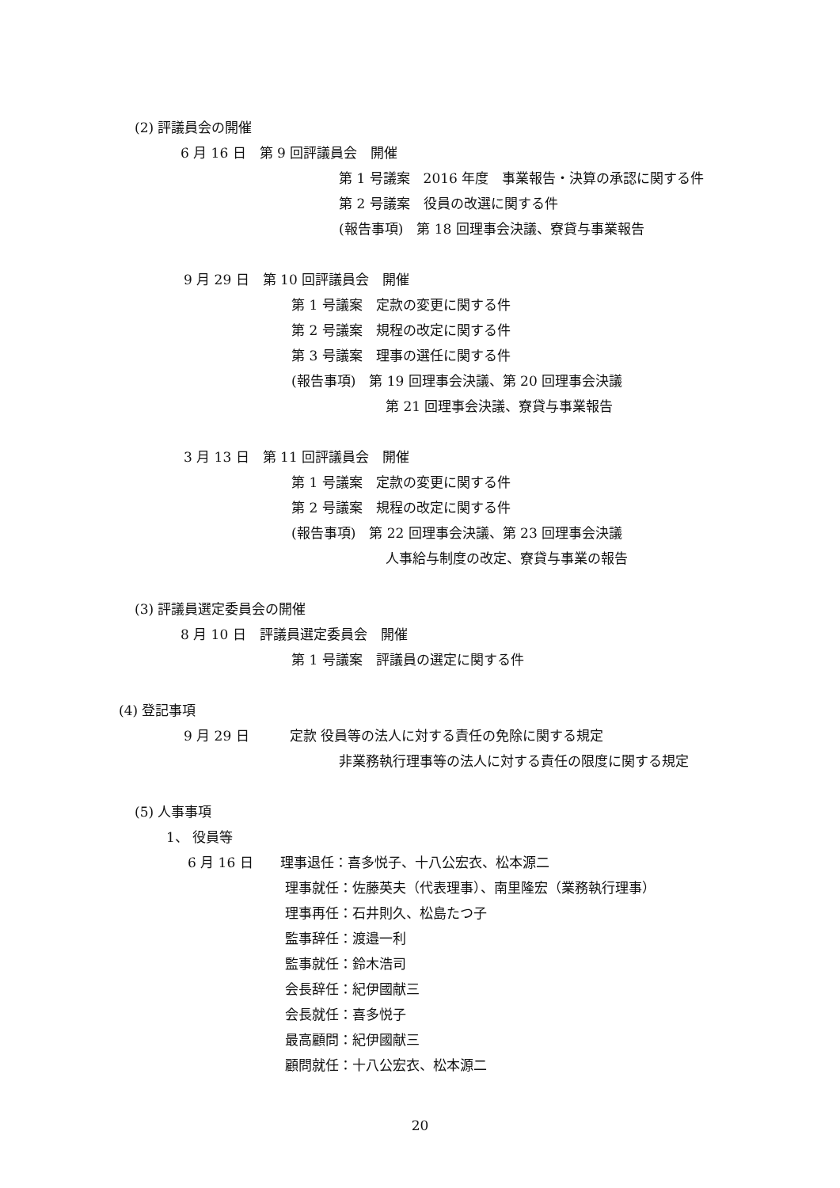(2) 評議員会の開催
6 月 16 日　第 9 回評議員会　開催
第 1 号議案　2016 年度　事業報告・決算の承認に関する件
第 2 号議案　役員の改選に関する件
(報告事項)　第 18 回理事会決議、寮貸与事業報告
9 月 29 日　第 10 回評議員会　開催
第 1 号議案　定款の変更に関する件
第 2 号議案　規程の改定に関する件
第 3 号議案　理事の選任に関する件
(報告事項)　第 19 回理事会決議、第 20 回理事会決議
第 21 回理事会決議、寮貸与事業報告
3 月 13 日　第 11 回評議員会　開催
第 1 号議案　定款の変更に関する件
第 2 号議案　規程の改定に関する件
(報告事項)　第 22 回理事会決議、第 23 回理事会決議
人事給与制度の改定、寮貸与事業の報告
(3) 評議員選定委員会の開催
8 月 10 日　評議員選定委員会　開催
第 1 号議案　評議員の選定に関する件
(4) 登記事項
9 月 29 日　　　定款 役員等の法人に対する責任の免除に関する規定
非業務執行理事等の法人に対する責任の限度に関する規定
(5) 人事事項
1、 役員等
6 月 16 日　　理事退任：喜多悦子、十八公宏衣、松本源二
理事就任：佐藤英夫（代表理事）、南里隆宏（業務執行理事）
理事再任：石井則久、松島たつ子
監事辞任：渡邉一利
監事就任：鈴木浩司
会長辞任：紀伊國献三
会長就任：喜多悦子
最高顧問：紀伊國献三
顧問就任：十八公宏衣、松本源二
20